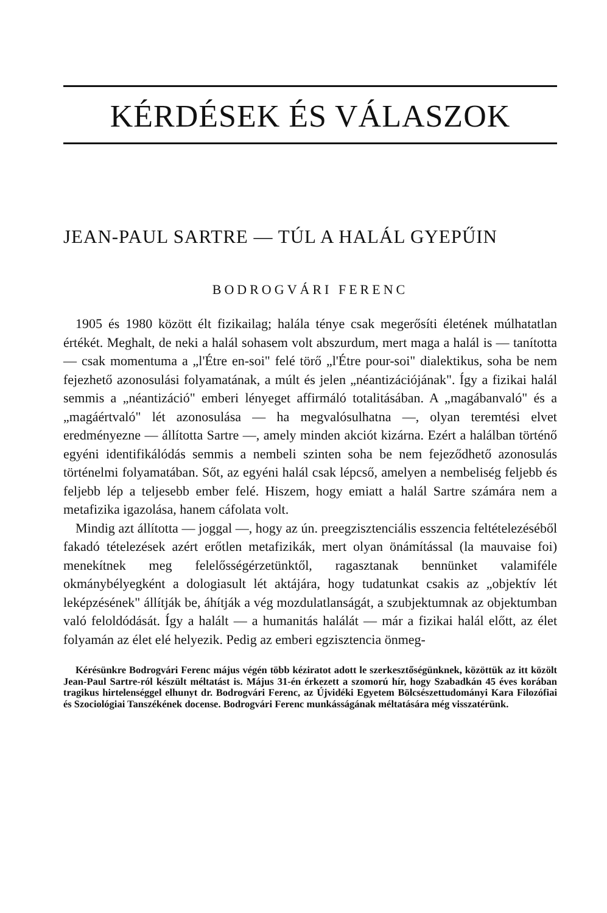KÉRDÉSEK ÉS VÁLASZOK
JEAN-PAUL SARTRE — TÚL A HALÁL GYEPŰIN
BODROGVÁRI FERENC
1905 és 1980 között élt fizikailag; halála ténye csak megerősíti életének múlhatatlan értékét. Meghalt, de neki a halál sohasem volt abszurdum, mert maga a halál is — tanította — csak momentuma a „l'Étre en-soi" felé törő „l'Étre pour-soi" dialektikus, soha be nem fejezhető azonosulási folyamatának, a múlt és jelen „néantizációjának". Így a fizikai halál semmis a „néantizáció" emberi lényeget affirmáló totalitásában. A „magábanvaló" és a „magáértvaló" lét azonosulása — ha megvalósulhatna —, olyan teremtési elvet eredményezne — állította Sartre —, amely minden akciót kizárna. Ezért a halálban történő egyéni identifikálódás semmis a nembeli szinten soha be nem fejeződhető azonosulás történelmi folyamatában. Sőt, az egyéni halál csak lépcső, amelyen a nembeliség feljebb és feljebb lép a teljesebb ember felé. Hiszem, hogy emiatt a halál Sartre számára nem a metafizika igazolása, hanem cáfolata volt.
Mindig azt állította — joggal —, hogy az ún. preegzisztenciális esszencia feltételezéséből fakadó tételezések azért erőtlen metafizikák, mert olyan önámítással (la mauvaise foi) menekítnek meg felelősségérzetünktől, ragasztanak bennünket valamiféle okmánybélyegként a dologiasult lét aktájára, hogy tudatunkat csakis az „objektív lét leképzésének" állítják be, áhítják a vég mozdulatlanságát, a szubjektumnak az objektumban való feloldódását. Így a halált — a humanitás halálát — már a fizikai halál előtt, az élet folyamán az élet elé helyezik. Pedig az emberi egzisztencia önmeg-
Kérésünkre Bodrogvári Ferenc május végén több kéziratot adott le szerkesztőségünknek, közöttük az itt közölt Jean-Paul Sartre-ról készült méltatást is. Május 31-én érkezett a szomorú hír, hogy Szabadkán 45 éves korában tragikus hirtelenséggel elhunyt dr. Bodrogvári Ferenc, az Újvidéki Egyetem Bölcsészettudományi Kara Filozófiai és Szociológiai Tanszékének docense. Bodrogvári Ferenc munkásságának méltatására még visszatérünk.